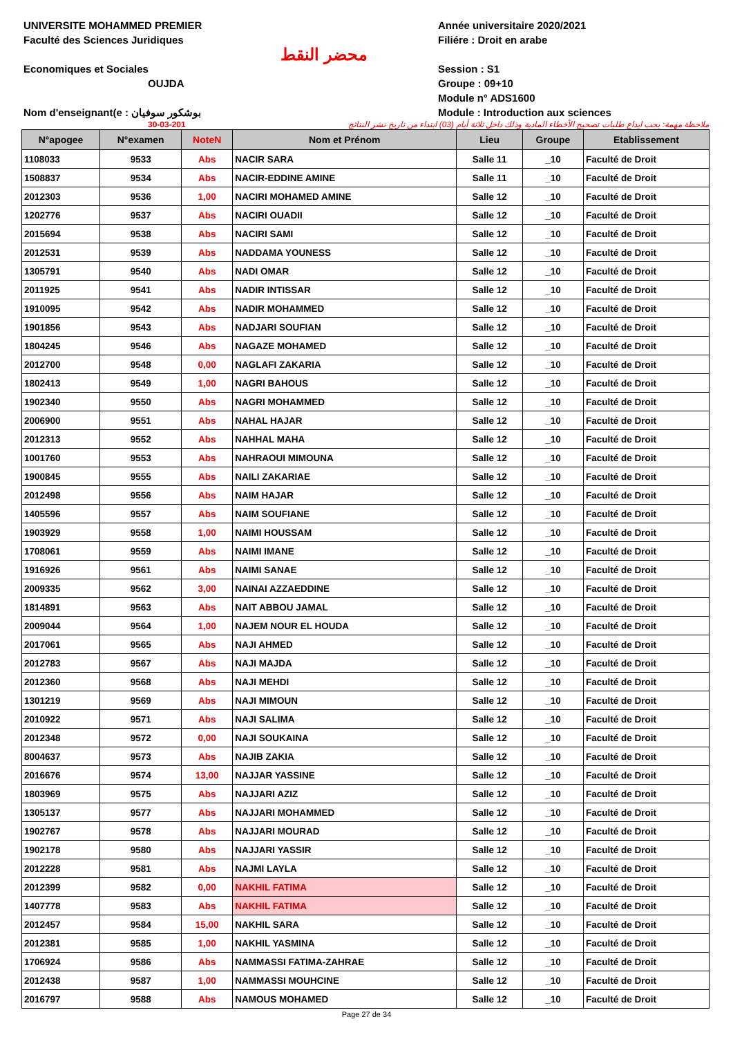UNIVERSITE MOHAMMED PREMIER
Faculté des Sciences Juridiques
Economiques et Sociales
OUJDA
Nom d'enseignant(e : بوشكور سوفيان
محضر النقط
Année universitaire 2020/2021
Filiére : Droit en arabe
Session : S1
Groupe : 09+10
Module n° ADS1600
Module : Introduction aux sciences
30-03-201 ملاحظة مهمة: يجب ايداع طلبات تصحيح الأخطاء المادية وذلك داخل ثلاثة أيام (03) ابتداء من تاريخ نشر النتائج
| N°apogee | N°examen | NoteN | Nom et Prénom | Lieu | Groupe | Etablissement |
| --- | --- | --- | --- | --- | --- | --- |
| 1108033 | 9533 | Abs | NACIR SARA | Salle 11 | _10 | Faculté de Droit |
| 1508837 | 9534 | Abs | NACIR-EDDINE AMINE | Salle 11 | _10 | Faculté de Droit |
| 2012303 | 9536 | 1,00 | NACIRI MOHAMED AMINE | Salle 12 | _10 | Faculté de Droit |
| 1202776 | 9537 | Abs | NACIRI OUADII | Salle 12 | _10 | Faculté de Droit |
| 2015694 | 9538 | Abs | NACIRI SAMI | Salle 12 | _10 | Faculté de Droit |
| 2012531 | 9539 | Abs | NADDAMA YOUNESS | Salle 12 | _10 | Faculté de Droit |
| 1305791 | 9540 | Abs | NADI OMAR | Salle 12 | _10 | Faculté de Droit |
| 2011925 | 9541 | Abs | NADIR INTISSAR | Salle 12 | _10 | Faculté de Droit |
| 1910095 | 9542 | Abs | NADIR MOHAMMED | Salle 12 | _10 | Faculté de Droit |
| 1901856 | 9543 | Abs | NADJARI SOUFIAN | Salle 12 | _10 | Faculté de Droit |
| 1804245 | 9546 | Abs | NAGAZE MOHAMED | Salle 12 | _10 | Faculté de Droit |
| 2012700 | 9548 | 0,00 | NAGLAFI ZAKARIA | Salle 12 | _10 | Faculté de Droit |
| 1802413 | 9549 | 1,00 | NAGRI BAHOUS | Salle 12 | _10 | Faculté de Droit |
| 1902340 | 9550 | Abs | NAGRI MOHAMMED | Salle 12 | _10 | Faculté de Droit |
| 2006900 | 9551 | Abs | NAHAL HAJAR | Salle 12 | _10 | Faculté de Droit |
| 2012313 | 9552 | Abs | NAHHAL MAHA | Salle 12 | _10 | Faculté de Droit |
| 1001760 | 9553 | Abs | NAHRAOUI MIMOUNA | Salle 12 | _10 | Faculté de Droit |
| 1900845 | 9555 | Abs | NAILI ZAKARIAE | Salle 12 | _10 | Faculté de Droit |
| 2012498 | 9556 | Abs | NAIM HAJAR | Salle 12 | _10 | Faculté de Droit |
| 1405596 | 9557 | Abs | NAIM SOUFIANE | Salle 12 | _10 | Faculté de Droit |
| 1903929 | 9558 | 1,00 | NAIMI HOUSSAM | Salle 12 | _10 | Faculté de Droit |
| 1708061 | 9559 | Abs | NAIMI IMANE | Salle 12 | _10 | Faculté de Droit |
| 1916926 | 9561 | Abs | NAIMI SANAE | Salle 12 | _10 | Faculté de Droit |
| 2009335 | 9562 | 3,00 | NAINAI AZZAEDDINE | Salle 12 | _10 | Faculté de Droit |
| 1814891 | 9563 | Abs | NAIT ABBOU JAMAL | Salle 12 | _10 | Faculté de Droit |
| 2009044 | 9564 | 1,00 | NAJEM NOUR EL HOUDA | Salle 12 | _10 | Faculté de Droit |
| 2017061 | 9565 | Abs | NAJI AHMED | Salle 12 | _10 | Faculté de Droit |
| 2012783 | 9567 | Abs | NAJI MAJDA | Salle 12 | _10 | Faculté de Droit |
| 2012360 | 9568 | Abs | NAJI MEHDI | Salle 12 | _10 | Faculté de Droit |
| 1301219 | 9569 | Abs | NAJI MIMOUN | Salle 12 | _10 | Faculté de Droit |
| 2010922 | 9571 | Abs | NAJI SALIMA | Salle 12 | _10 | Faculté de Droit |
| 2012348 | 9572 | 0,00 | NAJI SOUKAINA | Salle 12 | _10 | Faculté de Droit |
| 8004637 | 9573 | Abs | NAJIB ZAKIA | Salle 12 | _10 | Faculté de Droit |
| 2016676 | 9574 | 13,00 | NAJJAR YASSINE | Salle 12 | _10 | Faculté de Droit |
| 1803969 | 9575 | Abs | NAJJARI AZIZ | Salle 12 | _10 | Faculté de Droit |
| 1305137 | 9577 | Abs | NAJJARI MOHAMMED | Salle 12 | _10 | Faculté de Droit |
| 1902767 | 9578 | Abs | NAJJARI MOURAD | Salle 12 | _10 | Faculté de Droit |
| 1902178 | 9580 | Abs | NAJJARI YASSIR | Salle 12 | _10 | Faculté de Droit |
| 2012228 | 9581 | Abs | NAJMI LAYLA | Salle 12 | _10 | Faculté de Droit |
| 2012399 | 9582 | 0,00 | NAKHIL FATIMA | Salle 12 | _10 | Faculté de Droit |
| 1407778 | 9583 | Abs | NAKHIL FATIMA | Salle 12 | _10 | Faculté de Droit |
| 2012457 | 9584 | 15,00 | NAKHIL SARA | Salle 12 | _10 | Faculté de Droit |
| 2012381 | 9585 | 1,00 | NAKHIL YASMINA | Salle 12 | _10 | Faculté de Droit |
| 1706924 | 9586 | Abs | NAMMASSI FATIMA-ZAHRAE | Salle 12 | _10 | Faculté de Droit |
| 2012438 | 9587 | 1,00 | NAMMASSI MOUHCINE | Salle 12 | _10 | Faculté de Droit |
| 2016797 | 9588 | Abs | NAMOUS MOHAMED | Salle 12 | _10 | Faculté de Droit |
Page 27 de 34